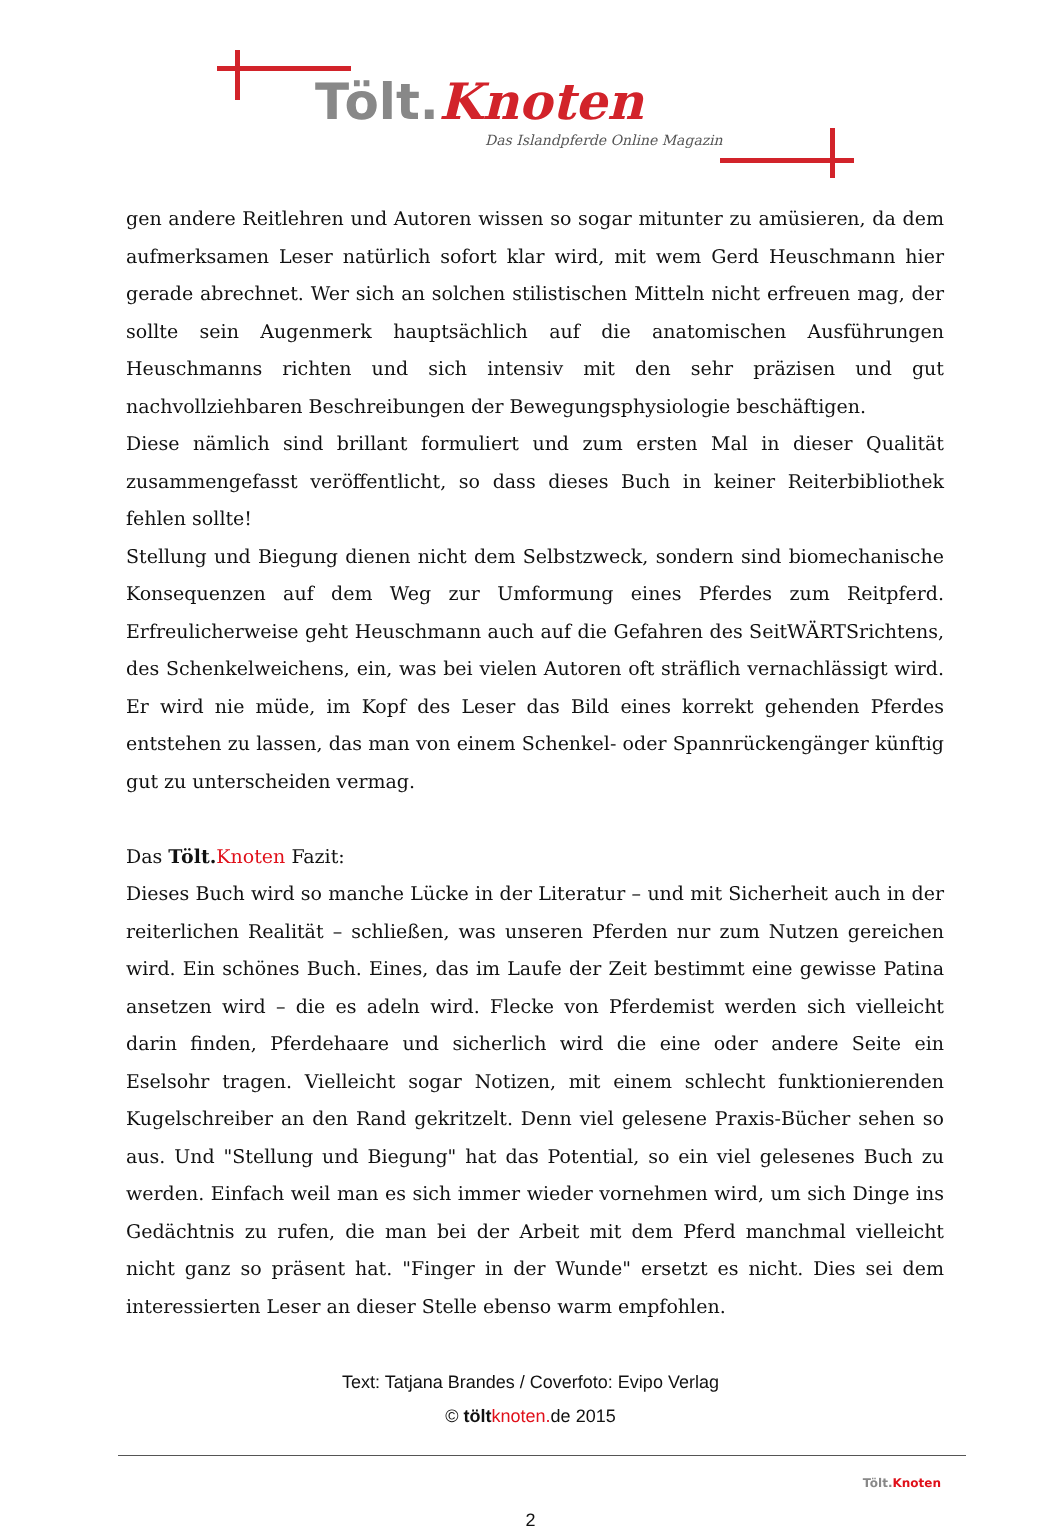Tölt.Knoten
Das Islandpferde Online Magazin
gen andere Reitlehren und Autoren wissen so sogar mitunter zu amüsieren, da dem aufmerksamen Leser natürlich sofort klar wird, mit wem Gerd Heuschmann hier gerade abrechnet. Wer sich an solchen stilistischen Mitteln nicht erfreuen mag, der sollte sein Augenmerk hauptsächlich auf die anatomischen Ausführungen Heuschmanns richten und sich intensiv mit den sehr präzisen und gut nachvollziehbaren Beschreibungen der Bewegungsphysiologie beschäftigen.
Diese nämlich sind brillant formuliert und zum ersten Mal in dieser Qualität zusammengefasst veröffentlicht, so dass dieses Buch in keiner Reiterbibliothek fehlen sollte!
Stellung und Biegung dienen nicht dem Selbstzweck, sondern sind biomechanische Konsequenzen auf dem Weg zur Umformung eines Pferdes zum Reitpferd. Erfreulicherweise geht Heuschmann auch auf die Gefahren des SeitWÄRTSrichtens, des Schenkelweichens, ein, was bei vielen Autoren oft sträflich vernachlässigt wird. Er wird nie müde, im Kopf des Leser das Bild eines korrekt gehenden Pferdes entstehen zu lassen, das man von einem Schenkel- oder Spannrückengänger künftig gut zu unterscheiden vermag.
Das Tölt. Knoten Fazit:
Dieses Buch wird so manche Lücke in der Literatur – und mit Sicherheit auch in der reiterlichen Realität – schließen, was unseren Pferden nur zum Nutzen gereichen wird. Ein schönes Buch. Eines, das im Laufe der Zeit bestimmt eine gewisse Patina ansetzen wird – die es adeln wird. Flecke von Pferdemist werden sich vielleicht darin finden, Pferdehaare und sicherlich wird die eine oder andere Seite ein Eselsohr tragen. Vielleicht sogar Notizen, mit einem schlecht funktionierenden Kugelschreiber an den Rand gekritzelt. Denn viel gelesene Praxis-Bücher sehen so aus. Und "Stellung und Biegung" hat das Potential, so ein viel gelesenes Buch zu werden. Einfach weil man es sich immer wieder vornehmen wird, um sich Dinge ins Gedächtnis zu rufen, die man bei der Arbeit mit dem Pferd manchmal vielleicht nicht ganz so präsent hat. "Finger in der Wunde" ersetzt es nicht. Dies sei dem interessierten Leser an dieser Stelle ebenso warm empfohlen.
Text: Tatjana Brandes / Coverfoto: Evipo Verlag
© tölt knoten. de 2015
Tölt.Knoten
2